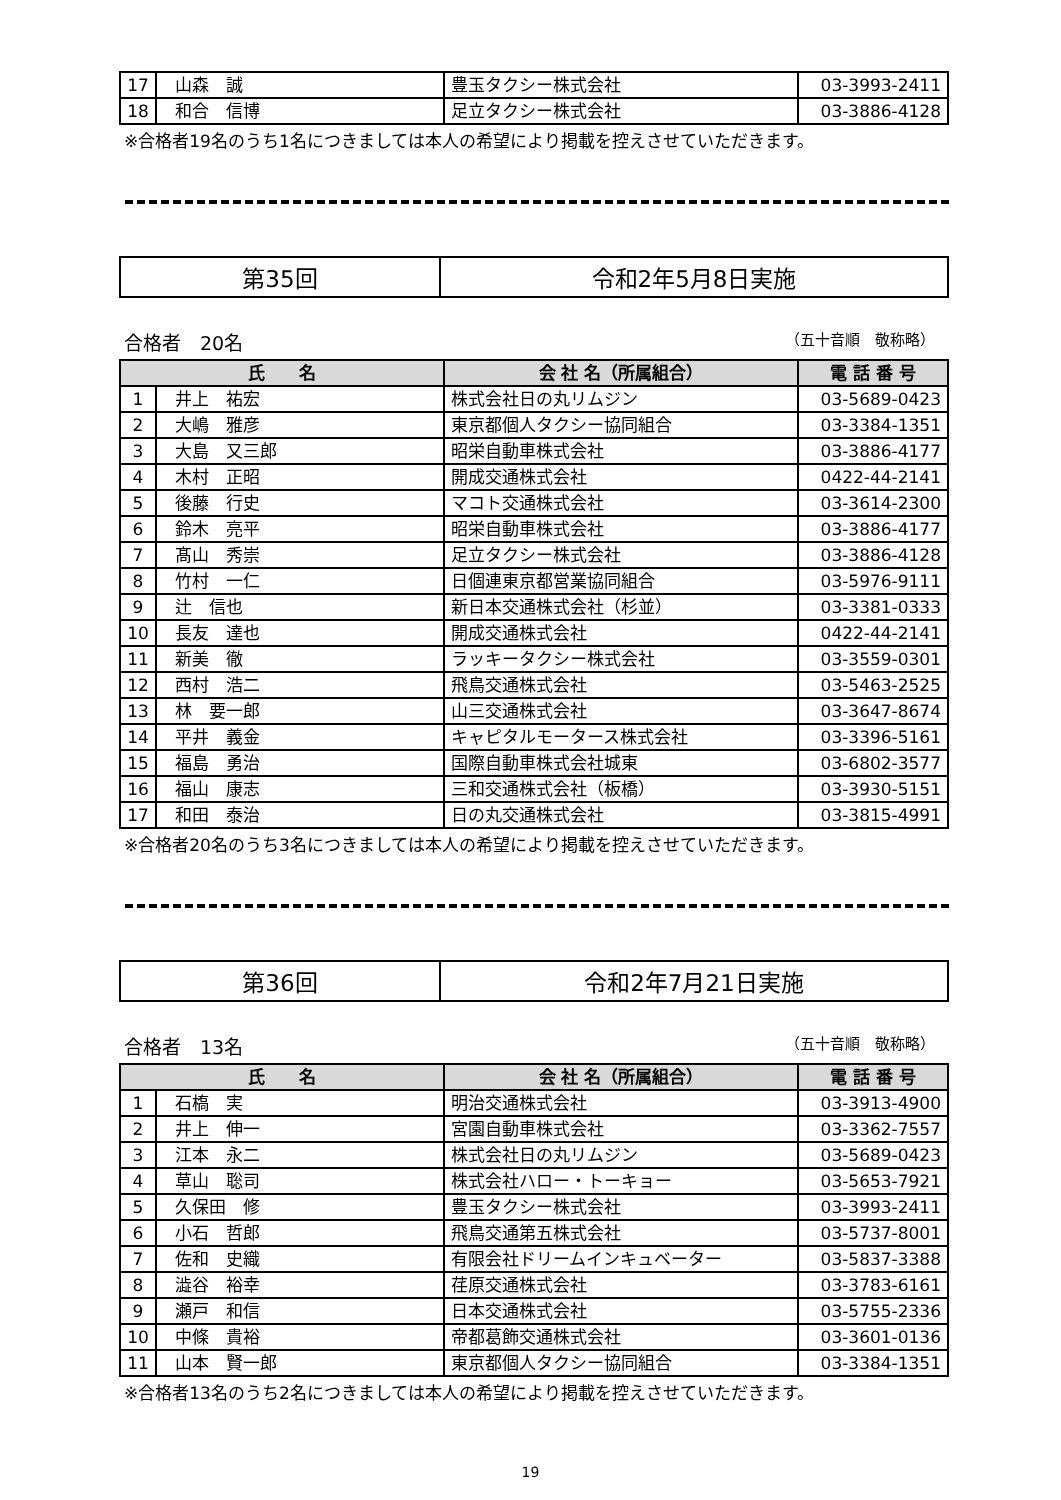| 17 | 山森 誠 | 豊玉タクシー株式会社 | 03-3993-2411 |
| 18 | 和合 信博 | 足立タクシー株式会社 | 03-3886-4128 |
※合格者19名のうち1名につきましては本人の希望により掲載を控えさせていただきます。
| 第35回 | 令和2年5月8日実施 |
合格者　20名 （五十音順　敬称略）
| 氏 名 | | 会 社 名（所属組合） | 電 話 番 号 |
| --- | --- | --- | --- |
| 1 | 井上 祐宏 | 株式会社日の丸リムジン | 03-5689-0423 |
| 2 | 大嶋 雅彦 | 東京都個人タクシー協同組合 | 03-3384-1351 |
| 3 | 大島 又三郎 | 昭栄自動車株式会社 | 03-3886-4177 |
| 4 | 木村 正昭 | 開成交通株式会社 | 0422-44-2141 |
| 5 | 後藤 行史 | マコト交通株式会社 | 03-3614-2300 |
| 6 | 鈴木 亮平 | 昭栄自動車株式会社 | 03-3886-4177 |
| 7 | 髙山 秀崇 | 足立タクシー株式会社 | 03-3886-4128 |
| 8 | 竹村 一仁 | 日個連東京都営業協同組合 | 03-5976-9111 |
| 9 | 辻 信也 | 新日本交通株式会社（杉並） | 03-3381-0333 |
| 10 | 長友 達也 | 開成交通株式会社 | 0422-44-2141 |
| 11 | 新美 徹 | ラッキータクシー株式会社 | 03-3559-0301 |
| 12 | 西村 浩二 | 飛鳥交通株式会社 | 03-5463-2525 |
| 13 | 林 要一郎 | 山三交通株式会社 | 03-3647-8674 |
| 14 | 平井 義金 | キャピタルモータース株式会社 | 03-3396-5161 |
| 15 | 福島 勇治 | 国際自動車株式会社城東 | 03-6802-3577 |
| 16 | 福山 康志 | 三和交通株式会社（板橋） | 03-3930-5151 |
| 17 | 和田 泰治 | 日の丸交通株式会社 | 03-3815-4991 |
※合格者20名のうち3名につきましては本人の希望により掲載を控えさせていただきます。
| 第36回 | 令和2年7月21日実施 |
合格者　13名 （五十音順　敬称略）
| 氏 名 | | 会 社 名（所属組合） | 電 話 番 号 |
| --- | --- | --- | --- |
| 1 | 石槗 実 | 明治交通株式会社 | 03-3913-4900 |
| 2 | 井上 伸一 | 宮園自動車株式会社 | 03-3362-7557 |
| 3 | 江本 永二 | 株式会社日の丸リムジン | 03-5689-0423 |
| 4 | 草山 聡司 | 株式会社ハロー・トーキョー | 03-5653-7921 |
| 5 | 久保田 修 | 豊玉タクシー株式会社 | 03-3993-2411 |
| 6 | 小石 哲郎 | 飛鳥交通第五株式会社 | 03-5737-8001 |
| 7 | 佐和 史織 | 有限会社ドリームインキュベーター | 03-5837-3388 |
| 8 | 澁谷 裕幸 | 荏原交通株式会社 | 03-3783-6161 |
| 9 | 瀬戸 和信 | 日本交通株式会社 | 03-5755-2336 |
| 10 | 中條 貴裕 | 帝都葛飾交通株式会社 | 03-3601-0136 |
| 11 | 山本 賢一郎 | 東京都個人タクシー協同組合 | 03-3384-1351 |
※合格者13名のうち2名につきましては本人の希望により掲載を控えさせていただきます。
19